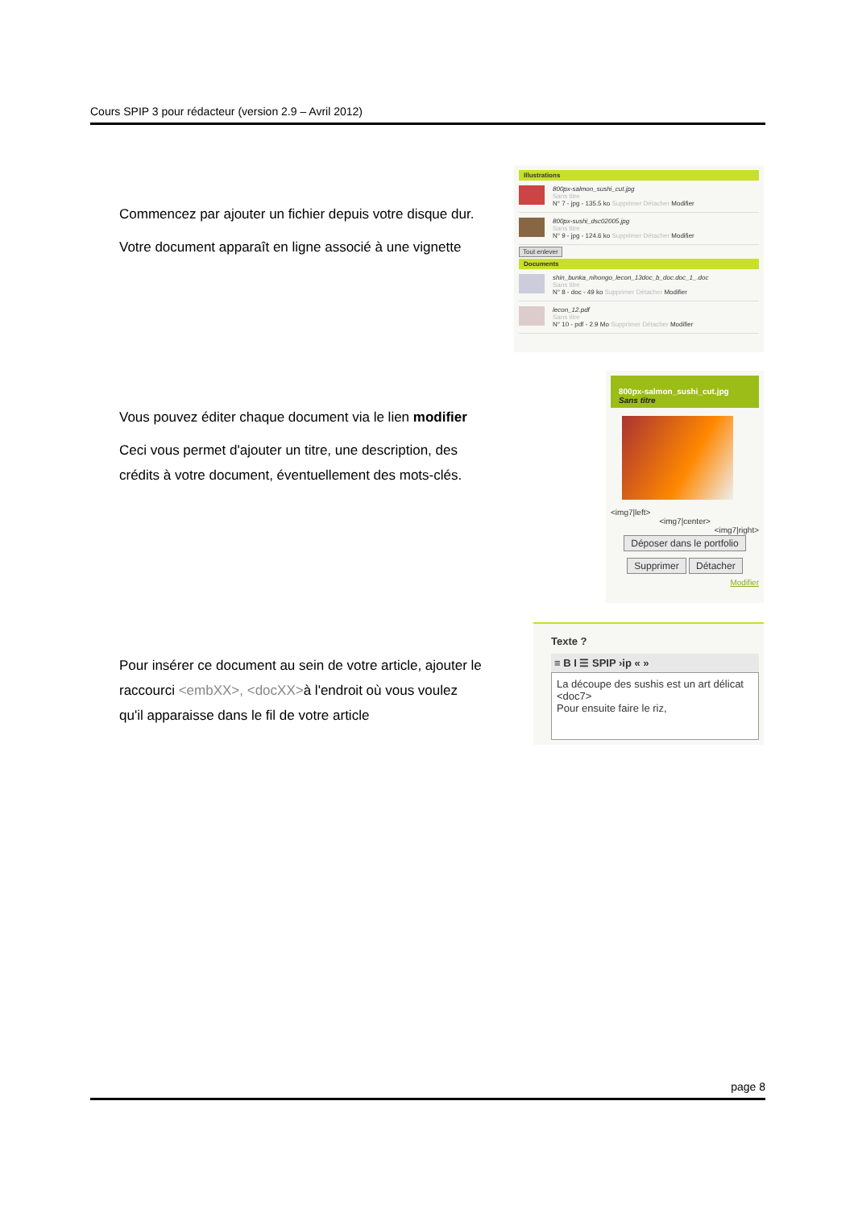Cours SPIP 3 pour rédacteur (version 2.9 – Avril 2012)
Commencez par ajouter un fichier depuis votre disque dur.
Votre document apparaît en ligne associé à une vignette
Illustrations
800px-salmon_sushi_cut.jpg
Sans titre
N° 7 - jpg - 135.5 ko Supprimer Détacher Modifier
800px-sushi_dsc02005.jpg
Sans titre
N° 9 - jpg - 124.6 ko Supprimer Détacher Modifier
Tout enlever
Documents
shin_bunka_nihongo_lecon_13doc_b_doc.doc_1_.doc
Sans titre
N° 8 - doc - 49 ko Supprimer Détacher Modifier
lecon_12.pdf
Sans titre
N° 10 - pdf - 2.9 Mo Supprimer Détacher Modifier
Vous pouvez éditer chaque document via le lien modifier
Ceci vous permet d'ajouter un titre, une description, des crédits à votre document, éventuellement des mots-clés.
800px-salmon_sushi_cut.jpg
Sans titre
<img7|left>
<img7|center>
<img7|right>
Déposer dans le portfolio
Supprimer Détacher
Modifier
Pour insérer ce document au sein de votre article, ajouter le raccourci <embXX>, <docXX>à l'endroit où vous voulez qu'il apparaisse dans le fil de votre article
Texte ?
≡ B I ☰ SPIP ›ip « »
La découpe des sushis est un art délicat
<doc7>
Pour ensuite faire le riz,
page 8